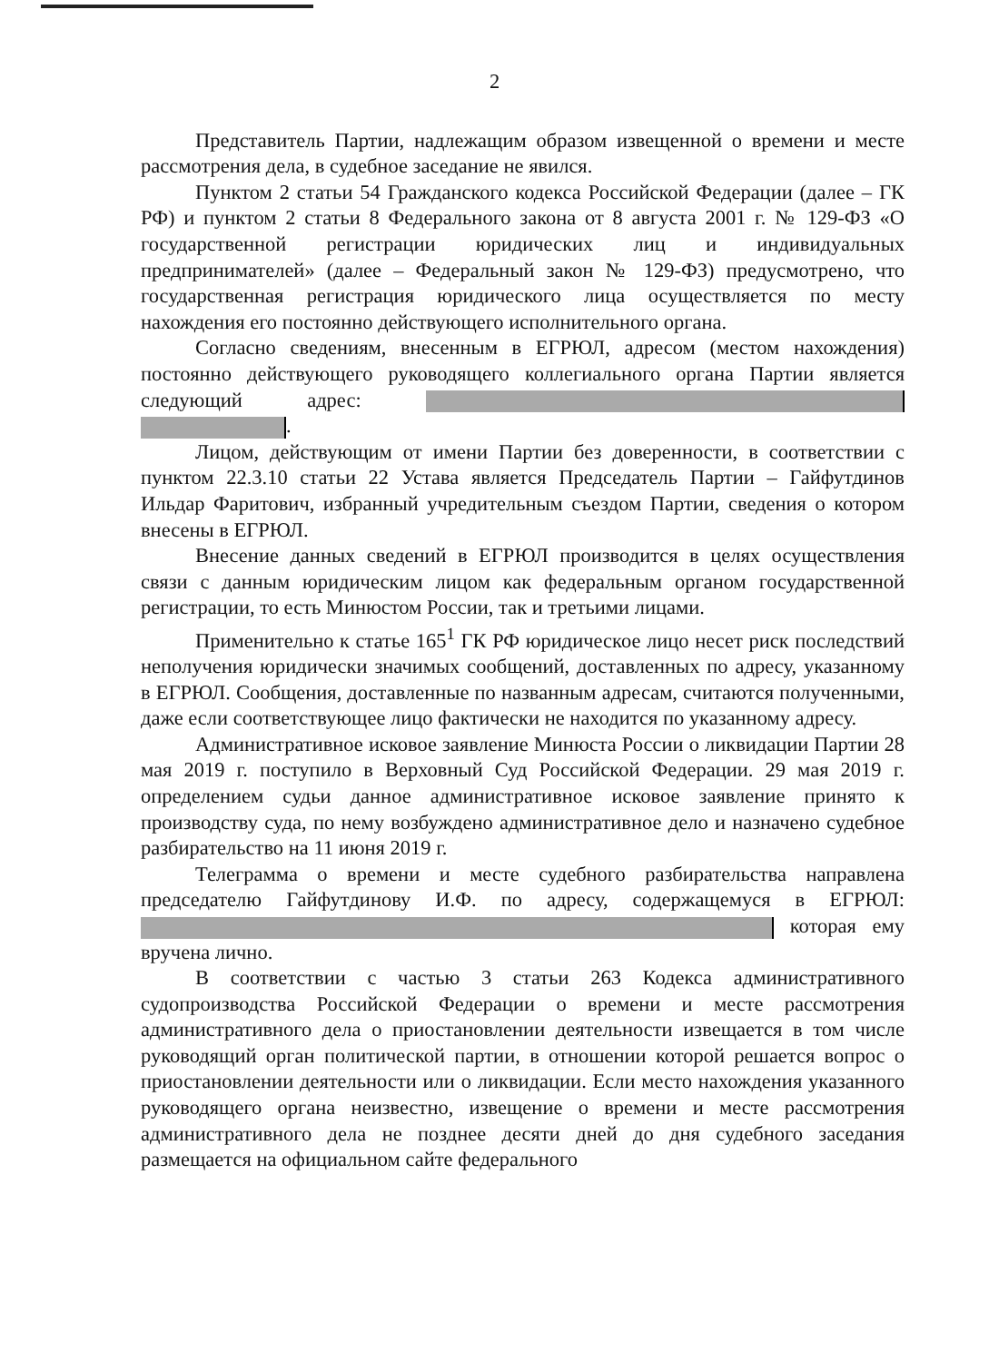2
Представитель Партии, надлежащим образом извещенной о времени и месте рассмотрения дела, в судебное заседание не явился.
Пунктом 2 статьи 54 Гражданского кодекса Российской Федерации (далее – ГК РФ) и пунктом 2 статьи 8 Федерального закона от 8 августа 2001 г. № 129-ФЗ «О государственной регистрации юридических лиц и индивидуальных предпринимателей» (далее – Федеральный закон № 129-ФЗ) предусмотрено, что государственная регистрация юридического лица осуществляется по месту нахождения его постоянно действующего исполнительного органа.
Согласно сведениям, внесенным в ЕГРЮЛ, адресом (местом нахождения) постоянно действующего руководящего коллегиального органа Партии является следующий адрес: .
Лицом, действующим от имени Партии без доверенности, в соответствии с пунктом 22.3.10 статьи 22 Устава является Председатель Партии – Гайфутдинов Ильдар Фаритович, избранный учредительным съездом Партии, сведения о котором внесены в ЕГРЮЛ.
Внесение данных сведений в ЕГРЮЛ производится в целях осуществления связи с данным юридическим лицом как федеральным органом государственной регистрации, то есть Минюстом России, так и третьими лицами.
Применительно к статье 165<sup>1</sup> ГК РФ юридическое лицо несет риск последствий неполучения юридически значимых сообщений, доставленных по адресу, указанному в ЕГРЮЛ. Сообщения, доставленные по названным адресам, считаются полученными, даже если соответствующее лицо фактически не находится по указанному адресу.
Административное исковое заявление Минюста России о ликвидации Партии 28 мая 2019 г. поступило в Верховный Суд Российской Федерации. 29 мая 2019 г. определением судьи данное административное исковое заявление принято к производству суда, по нему возбуждено административное дело и назначено судебное разбирательство на 11 июня 2019 г.
Телеграмма о времени и месте судебного разбирательства направлена председателю Гайфутдинову И.Ф. по адресу, содержащемуся в ЕГРЮЛ: которая ему вручена лично.
В соответствии с частью 3 статьи 263 Кодекса административного судопроизводства Российской Федерации о времени и месте рассмотрения административного дела о приостановлении деятельности извещается в том числе руководящий орган политической партии, в отношении которой решается вопрос о приостановлении деятельности или о ликвидации. Если место нахождения указанного руководящего органа неизвестно, извещение о времени и месте рассмотрения административного дела не позднее десяти дней до дня судебного заседания размещается на официальном сайте федерального